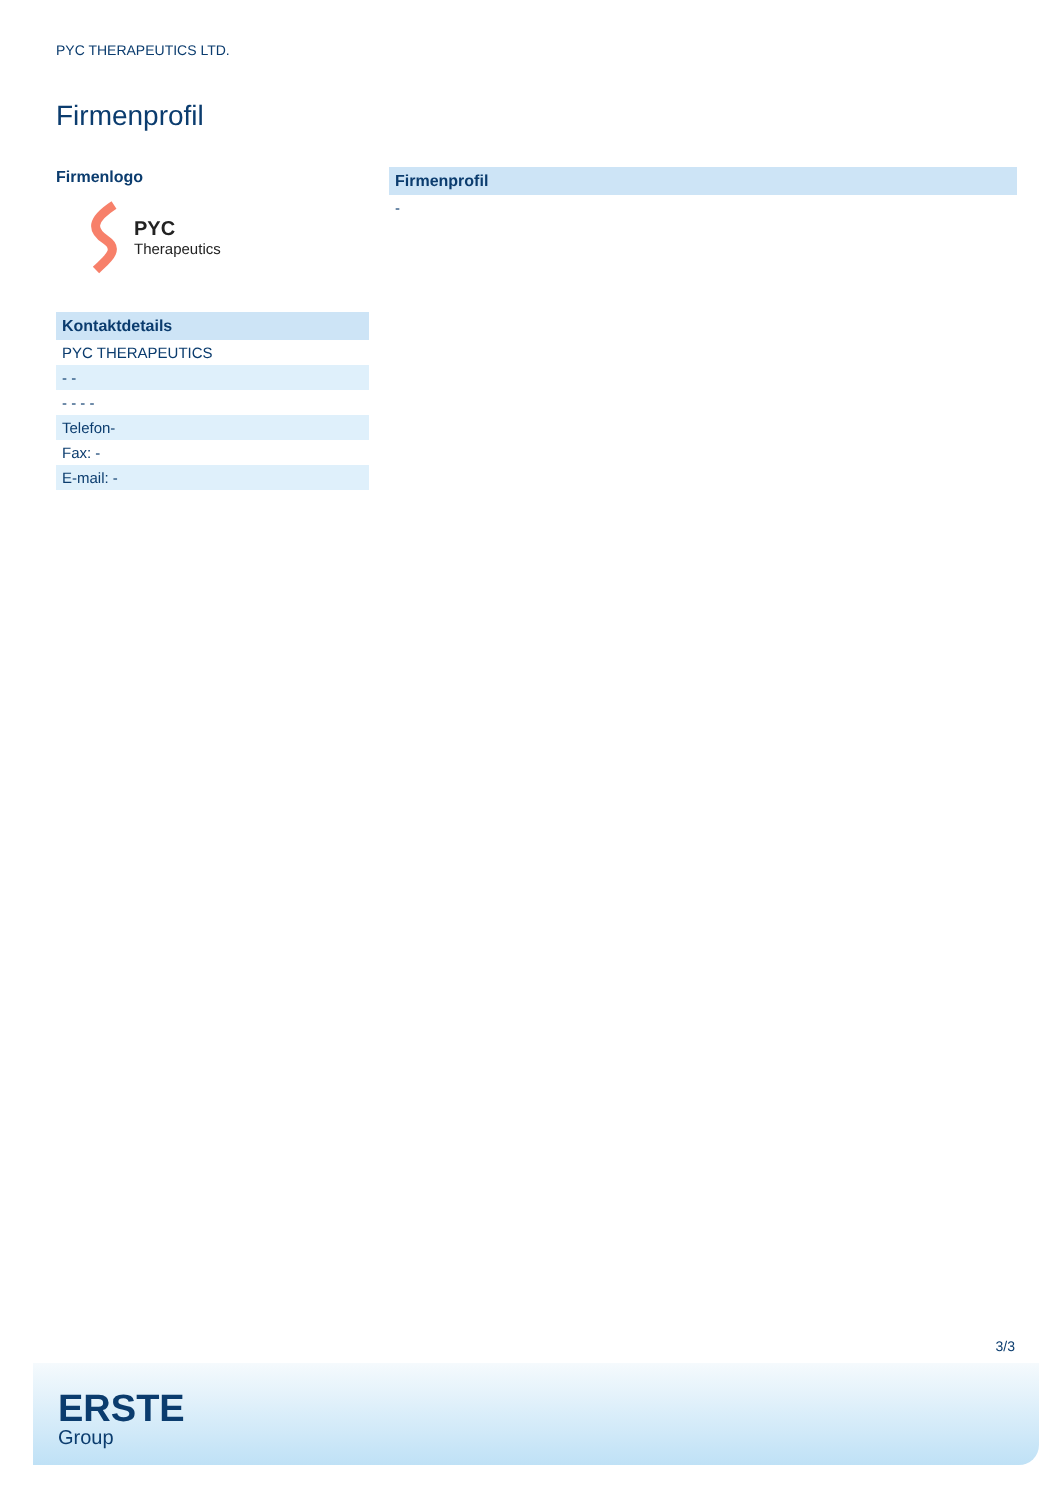PYC THERAPEUTICS LTD.
Firmenprofil
Firmenlogo
PYC
Therapeutics
Kontaktdetails
PYC THERAPEUTICS
- -
- - - -
Telefon-
Fax: -
E-mail: -
Firmenprofil
-
3/3
ERSTE
Group